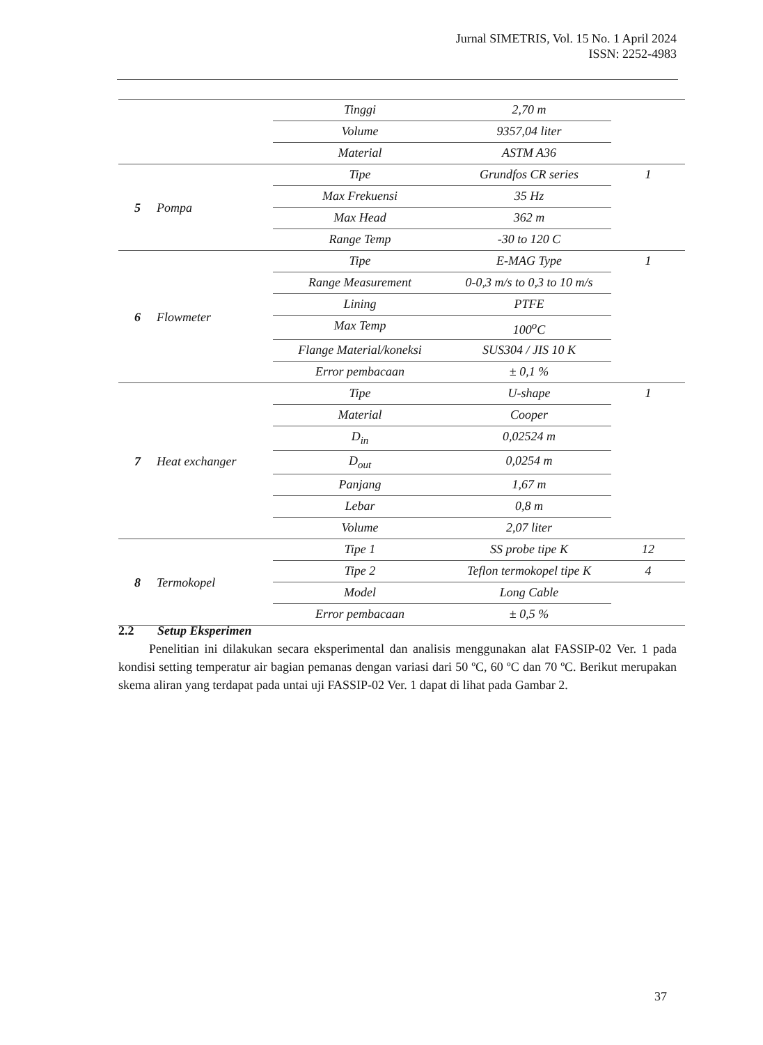Jurnal SIMETRIS, Vol. 15 No. 1 April 2024
ISSN: 2252-4983
| | | Tinggi | 2,70 m | |
| | | Volume | 9357,04 liter | |
| | | Material | ASTM A36 | |
| 5 | Pompa | Tipe | Grundfos CR series | 1 |
| | | Max Frekuensi | 35 Hz | |
| | | Max Head | 362 m | |
| | | Range Temp | -30 to 120 C | |
| 6 | Flowmeter | Tipe | E-MAG Type | 1 |
| | | Range Measurement | 0-0,3 m/s to 0,3 to 10 m/s | |
| | | Lining | PTFE | |
| | | Max Temp | 100<sup>o</sup>C | |
| | | Flange Material/koneksi | SUS304 / JIS 10 K | |
| | | Error pembacaan | ± 0,1 % | |
| 7 | Heat exchanger | Tipe | U-shape | 1 |
| | | Material | Cooper | |
| | | D<sub>in</sub> | 0,02524 m | |
| | | D<sub>out</sub> | 0,0254 m | |
| | | Panjang | 1,67 m | |
| | | Lebar | 0,8 m | |
| | | Volume | 2,07 liter | |
| 8 | Termokopel | Tipe 1 | SS probe tipe K | 12 |
| | | Tipe 2 | Teflon termokopel tipe K | 4 |
| | | Model | Long Cable | |
| | | Error pembacaan | ± 0,5 % | |
2.2 Setup Eksperimen
Penelitian ini dilakukan secara eksperimental dan analisis menggunakan alat FASSIP-02 Ver. 1 pada kondisi setting temperatur air bagian pemanas dengan variasi dari 50 ºC, 60 ºC dan 70 ºC. Berikut merupakan skema aliran yang terdapat pada untai uji FASSIP-02 Ver. 1 dapat di lihat pada Gambar 2.
37